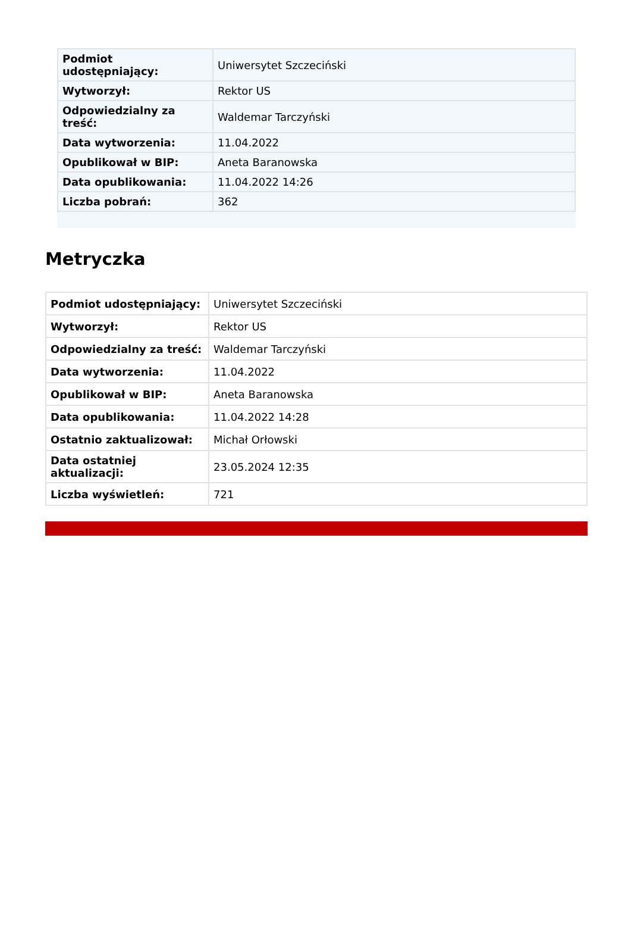| Podmiot udostępniający: | Uniwersytet Szczeciński |
| Wytworzył: | Rektor US |
| Odpowiedzialny za treść: | Waldemar Tarczyński |
| Data wytworzenia: | 11.04.2022 |
| Opublikował w BIP: | Aneta Baranowska |
| Data opublikowania: | 11.04.2022 14:26 |
| Liczba pobrań: | 362 |
Metryczka
| Podmiot udostępniający: | Uniwersytet Szczeciński |
| Wytworzył: | Rektor US |
| Odpowiedzialny za treść: | Waldemar Tarczyński |
| Data wytworzenia: | 11.04.2022 |
| Opublikował w BIP: | Aneta Baranowska |
| Data opublikowania: | 11.04.2022 14:28 |
| Ostatnio zaktualizował: | Michał Orłowski |
| Data ostatniej aktualizacji: | 23.05.2024 12:35 |
| Liczba wyświetleń: | 721 |